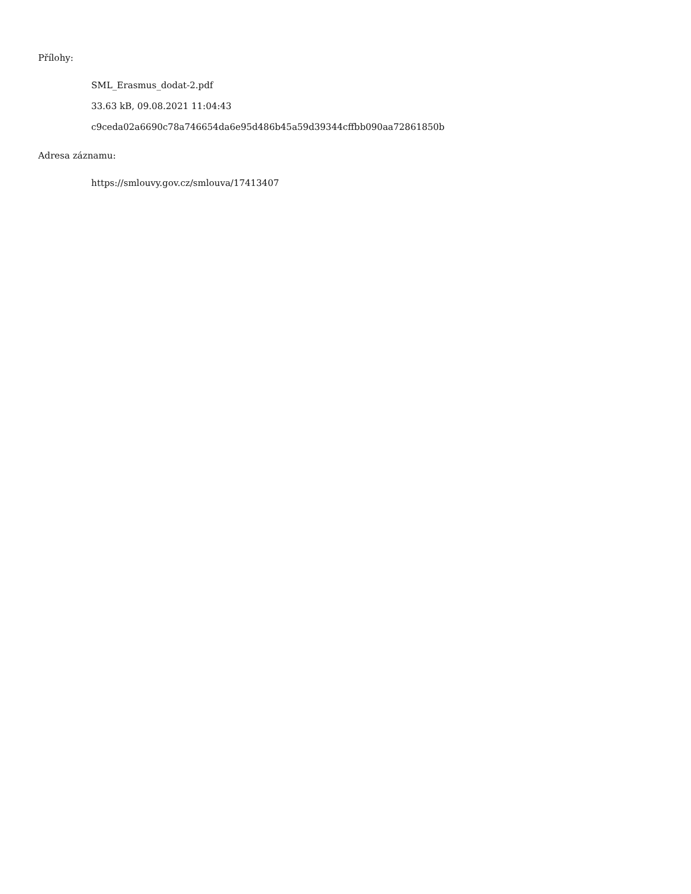Přílohy:
SML_Erasmus_dodat-2.pdf
33.63 kB, 09.08.2021 11:04:43
c9ceda02a6690c78a746654da6e95d486b45a59d39344cffbb090aa72861850b
Adresa záznamu:
https://smlouvy.gov.cz/smlouva/17413407